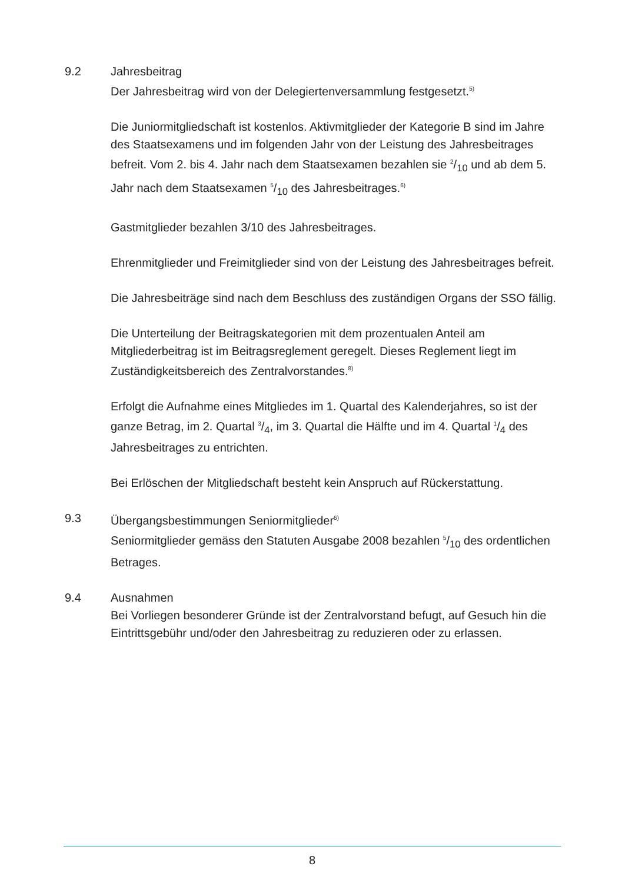9.2 Jahresbeitrag
Der Jahresbeitrag wird von der Delegiertenversammlung festgesetzt.<sup>5)</sup>
Die Juniormitgliedschaft ist kostenlos. Aktivmitglieder der Kategorie B sind im Jahre des Staatsexamens und im folgenden Jahr von der Leistung des Jahresbeitrages befreit. Vom 2. bis 4. Jahr nach dem Staatsexamen bezahlen sie 2/10 und ab dem 5. Jahr nach dem Staatsexamen 5/10 des Jahresbeitrages.<sup>6)</sup>
Gastmitglieder bezahlen 3/10 des Jahresbeitrages.
Ehrenmitglieder und Freimitglieder sind von der Leistung des Jahresbeitrages befreit.
Die Jahresbeiträge sind nach dem Beschluss des zuständigen Organs der SSO fällig.
Die Unterteilung der Beitragskategorien mit dem prozentualen Anteil am Mitgliederbeitrag ist im Beitragsreglement geregelt. Dieses Reglement liegt im Zuständigkeitsbereich des Zentralvorstandes.<sup>8)</sup>
Erfolgt die Aufnahme eines Mitgliedes im 1. Quartal des Kalenderjahres, so ist der ganze Betrag, im 2. Quartal 3/4, im 3. Quartal die Hälfte und im 4. Quartal 1/4 des Jahresbeitrages zu entrichten.
Bei Erlöschen der Mitgliedschaft besteht kein Anspruch auf Rückerstattung.
9.3 Übergangsbestimmungen Seniormitglieder<sup>6)</sup>
Seniormitglieder gemäss den Statuten Ausgabe 2008 bezahlen 5/10 des ordentlichen Betrages.
9.4 Ausnahmen
Bei Vorliegen besonderer Gründe ist der Zentralvorstand befugt, auf Gesuch hin die Eintrittsgebühr und/oder den Jahresbeitrag zu reduzieren oder zu erlassen.
8